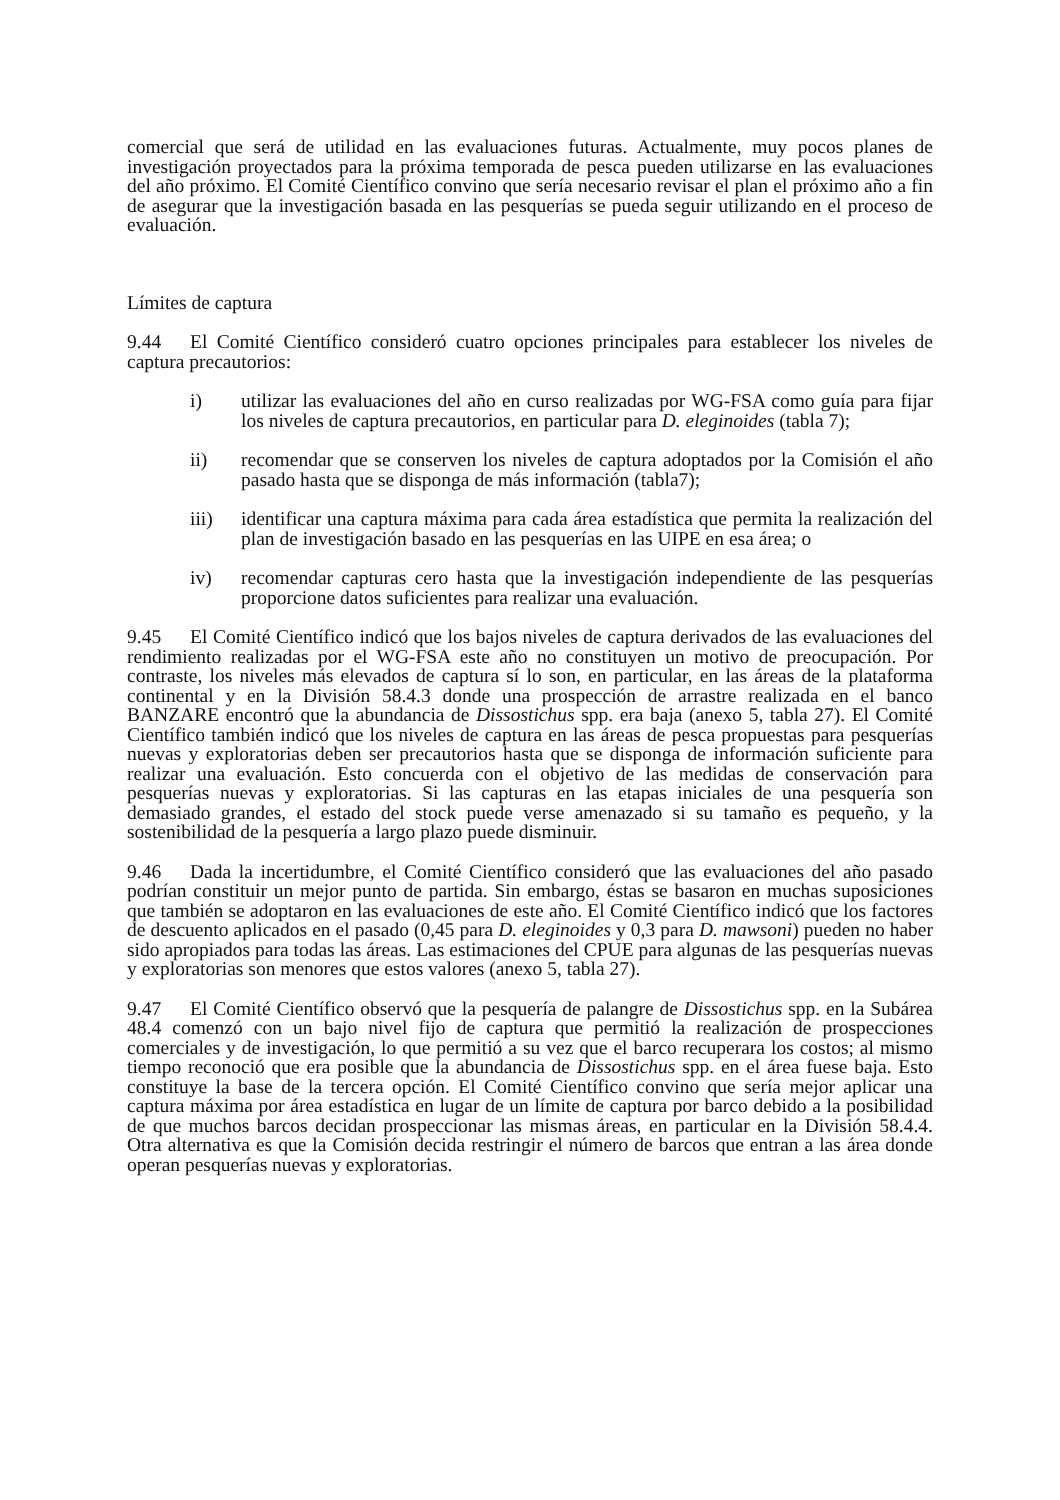comercial que será de utilidad en las evaluaciones futuras. Actualmente, muy pocos planes de investigación proyectados para la próxima temporada de pesca pueden utilizarse en las evaluaciones del año próximo. El Comité Científico convino que sería necesario revisar el plan el próximo año a fin de asegurar que la investigación basada en las pesquerías se pueda seguir utilizando en el proceso de evaluación.
Límites de captura
9.44 El Comité Científico consideró cuatro opciones principales para establecer los niveles de captura precautorios:
i) utilizar las evaluaciones del año en curso realizadas por WG-FSA como guía para fijar los niveles de captura precautorios, en particular para D. eleginoides (tabla 7);
ii) recomendar que se conserven los niveles de captura adoptados por la Comisión el año pasado hasta que se disponga de más información (tabla7);
iii) identificar una captura máxima para cada área estadística que permita la realización del plan de investigación basado en las pesquerías en las UIPE en esa área; o
iv) recomendar capturas cero hasta que la investigación independiente de las pesquerías proporcione datos suficientes para realizar una evaluación.
9.45 El Comité Científico indicó que los bajos niveles de captura derivados de las evaluaciones del rendimiento realizadas por el WG-FSA este año no constituyen un motivo de preocupación. Por contraste, los niveles más elevados de captura sí lo son, en particular, en las áreas de la plataforma continental y en la División 58.4.3 donde una prospección de arrastre realizada en el banco BANZARE encontró que la abundancia de Dissostichus spp. era baja (anexo 5, tabla 27). El Comité Científico también indicó que los niveles de captura en las áreas de pesca propuestas para pesquerías nuevas y exploratorias deben ser precautorios hasta que se disponga de información suficiente para realizar una evaluación. Esto concuerda con el objetivo de las medidas de conservación para pesquerías nuevas y exploratorias. Si las capturas en las etapas iniciales de una pesquería son demasiado grandes, el estado del stock puede verse amenazado si su tamaño es pequeño, y la sostenibilidad de la pesquería a largo plazo puede disminuir.
9.46 Dada la incertidumbre, el Comité Científico consideró que las evaluaciones del año pasado podrían constituir un mejor punto de partida. Sin embargo, éstas se basaron en muchas suposiciones que también se adoptaron en las evaluaciones de este año. El Comité Científico indicó que los factores de descuento aplicados en el pasado (0,45 para D. eleginoides y 0,3 para D. mawsoni) pueden no haber sido apropiados para todas las áreas. Las estimaciones del CPUE para algunas de las pesquerías nuevas y exploratorias son menores que estos valores (anexo 5, tabla 27).
9.47 El Comité Científico observó que la pesquería de palangre de Dissostichus spp. en la Subárea 48.4 comenzó con un bajo nivel fijo de captura que permitió la realización de prospecciones comerciales y de investigación, lo que permitió a su vez que el barco recuperara los costos; al mismo tiempo reconoció que era posible que la abundancia de Dissostichus spp. en el área fuese baja. Esto constituye la base de la tercera opción. El Comité Científico convino que sería mejor aplicar una captura máxima por área estadística en lugar de un límite de captura por barco debido a la posibilidad de que muchos barcos decidan prospeccionar las mismas áreas, en particular en la División 58.4.4. Otra alternativa es que la Comisión decida restringir el número de barcos que entran a las área donde operan pesquerías nuevas y exploratorias.